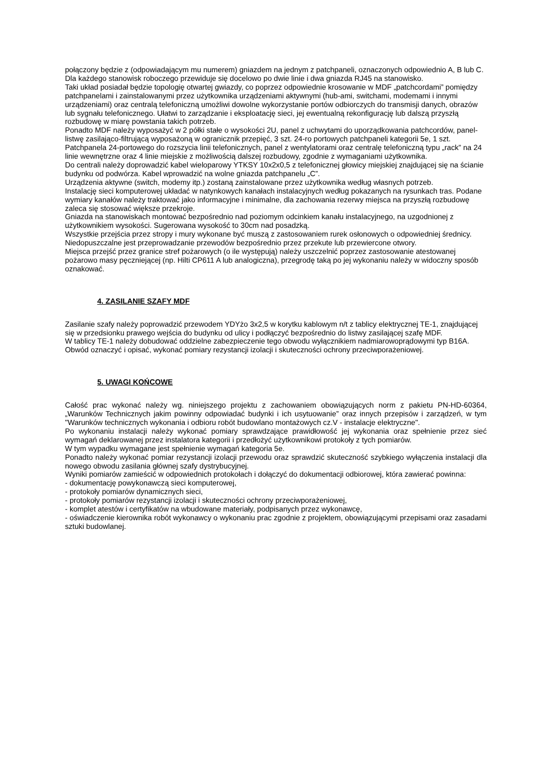połączony będzie z (odpowiadającym mu numerem) gniazdem na jednym z patchpaneli, oznaczonych odpowiednio A, B lub C.
Dla każdego stanowisk roboczego przewiduje się docelowo po dwie linie i dwa gniazda RJ45 na stanowisko.
Taki układ posiadał będzie topologię otwartej gwiazdy, co poprzez odpowiednie krosowanie w MDF „patchcordami” pomiędzy patchpanelami i zainstalowanymi przez użytkownika urządzeniami aktywnymi (hub-ami, switchami, modemami i innymi urządzeniami) oraz centralą telefoniczną umożliwi dowolne wykorzystanie portów odbiorczych do transmisji danych, obrazów lub sygnału telefonicznego. Ułatwi to zarządzanie i eksploatację sieci, jej ewentualną rekonfigurację lub dalszą przyszłą rozbudowę w miarę powstania takich potrzeb.
Ponadto MDF należy wyposażyć w 2 półki stałe o wysokości 2U, panel z uchwytami do uporządkowania patchcordów, panel-listwę zasilająco-filtrującą wyposażoną w ogranicznik przepięć, 3 szt. 24-ro portowych patchpaneli kategorii 5e, 1 szt. Patchpanela 24-portowego do rozszycia linii telefonicznych, panel z wentylatorami oraz centralę telefoniczną typu „rack” na 24 linie wewnętrzne oraz 4 linie miejskie z możliwością dalszej rozbudowy, zgodnie z wymaganiami użytkownika.
Do centrali należy doprowadzić kabel wieloparowy YTKSY 10x2x0,5 z telefonicznej głowicy miejskiej znajdującej się na ścianie budynku od podwórza. Kabel wprowadzić na wolne gniazda patchpanelu „C”.
Urządzenia aktywne (switch, modemy itp.) zostaną zainstalowane przez użytkownika według własnych potrzeb.
Instalację sieci komputerowej układać w natynkowych kanałach instalacyjnych według pokazanych na rysunkach tras. Podane wymiary kanałów należy traktować jako informacyjne i minimalne, dla zachowania rezerwy miejsca na przyszłą rozbudowę zaleca się stosować większe przekroje.
Gniazda na stanowiskach montować bezpośrednio nad poziomym odcinkiem kanału instalacyjnego, na uzgodnionej z użytkownikiem wysokości. Sugerowana wysokość to 30cm nad posadzką.
Wszystkie przejścia przez stropy i mury wykonane być muszą z zastosowaniem rurek osłonowych o odpowiedniej średnicy. Niedopuszczalne jest przeprowadzanie przewodów bezpośrednio przez przekute lub przewiercone otwory.
Miejsca przejść przez granice stref pożarowych (o ile występują) należy uszczelnić poprzez zastosowanie atestowanej pożarowo masy pęczniejącej (np. Hilti CP611 A lub analogiczna), przegrodę taką po jej wykonaniu należy w widoczny sposób oznakować.
4. ZASILANIE SZAFY MDF
Zasilanie szafy należy poprowadzić przewodem YDYżo 3x2,5 w korytku kablowym n/t z tablicy elektrycznej TE-1, znajdującej się w przedsionku prawego wejścia do budynku od ulicy i podłączyć bezpośrednio do listwy zasilającej szafę MDF.
W tablicy TE-1 należy dobudować oddzielne zabezpieczenie tego obwodu wyłącznikiem nadmiarowoprądowymi typ B16A. Obwód oznaczyć i opisać, wykonać pomiary rezystancji izolacji i skuteczności ochrony przeciwporażeniowej.
5. UWAGI KOŃCOWE
Całość prac wykonać należy wg. niniejszego projektu z zachowaniem obowiązujących norm z pakietu PN-HD-60364, „Warunków Technicznych jakim powinny odpowiadać budynki i ich usytuowanie” oraz innych przepisów i zarządzeń, w tym "Warunków technicznych wykonania i odbioru robót budowlano montażowych cz.V - instalacje elektryczne".
Po wykonaniu instalacji należy wykonać pomiary sprawdzające prawidłowość jej wykonania oraz spełnienie przez sieć wymagań deklarowanej przez instalatora kategorii i przedłożyć użytkownikowi protokoły z tych pomiarów.
W tym wypadku wymagane jest spełnienie wymagań kategoria 5e.
Ponadto należy wykonać pomiar rezystancji izolacji przewodu oraz sprawdzić skuteczność szybkiego wyłączenia instalacji dla nowego obwodu zasilania głównej szafy dystrybucyjnej.
Wyniki pomiarów zamieścić w odpowiednich protokołach i dołączyć do dokumentacji odbiorowej, która zawierać powinna:
- dokumentację powykonawczą sieci komputerowej,
- protokoły pomiarów dynamicznych sieci,
- protokoły pomiarów rezystancji izolacji i skuteczności ochrony przeciwporażeniowej,
- komplet atestów i certyfikatów na wbudowane materiały, podpisanych przez wykonawcę,
- oświadczenie kierownika robót wykonawcy o wykonaniu prac zgodnie z projektem, obowiązującymi przepisami oraz zasadami sztuki budowlanej.